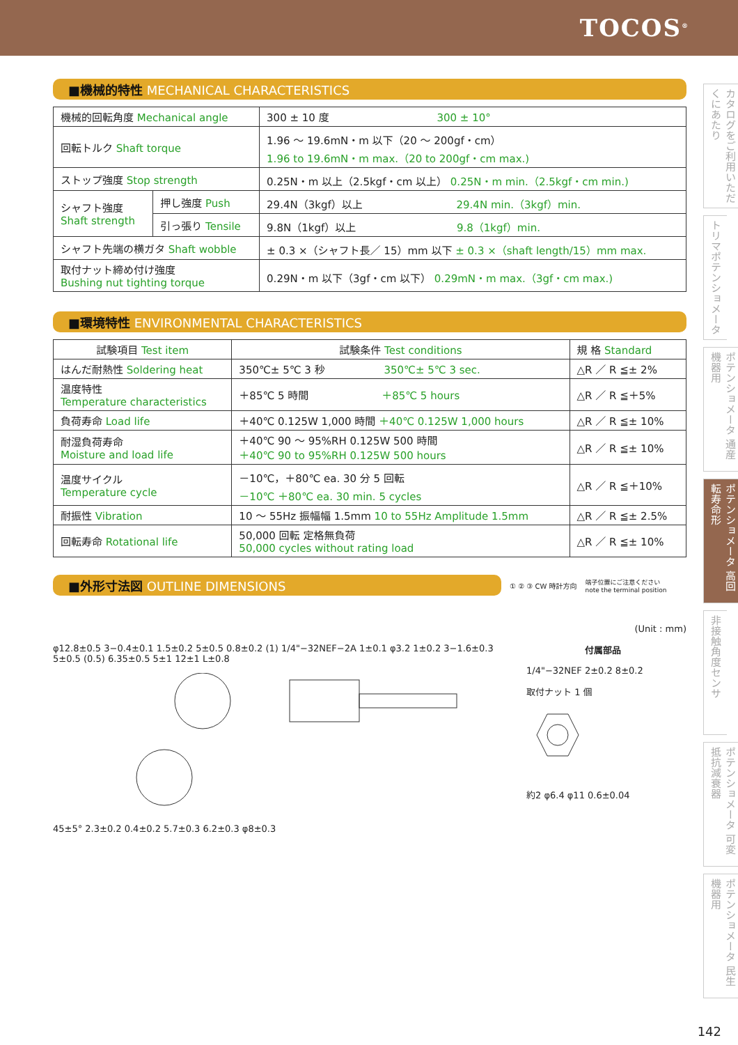TOCOS<sup>®</sup>
カタログをご利用いただくにあたり
トリマポテンショメータ
ポテンショメータ 通産機器用
ポテンショメータ 高回転寿命形
非接触角度センサ
ポテンショメータ 可変抵抗減衰器
ポテンショメータ 民生機器用
■機械的特性 MECHANICAL CHARACTERISTICS
| 機械的回転角度 Mechanical angle | | 300 ± 10 度 300 ± 10° |
| 回転トルク Shaft torque | | 1.96 ～ 19.6mN・m 以下（20 ～ 200gf・cm） 1.96 to 19.6mN・m max.（20 to 200gf・cm max.) |
| ストップ強度 Stop strength | | 0.25N・m 以上（2.5kgf・cm 以上） 0.25N・m min.（2.5kgf・cm min.) |
| シャフト強度 Shaft strength | 押し強度 Push | 29.4N（3kgf）以上 29.4N min.（3kgf）min. |
| | 引っ張り Tensile | 9.8N（1kgf）以上 9.8（1kgf）min. |
| シャフト先端の横ガタ Shaft wobble | | ± 0.3 ×（シャフト長／ 15）mm 以下 ± 0.3 ×（shaft length/15）mm max. |
| 取付ナット締め付け強度 Bushing nut tighting torque | | 0.29N・m 以下（3gf・cm 以下） 0.29mN・m max.（3gf・cm max.) |
■環境特性 ENVIRONMENTAL CHARACTERISTICS
| 試験項目 Test item | 試験条件 Test conditions | 規 格 Standard |
| はんだ耐熱性 Soldering heat | 350℃± 5℃ 3 秒 350℃± 5℃ 3 sec. | △R ／ R ≦± 2% |
| 温度特性 Temperature characteristics | ＋85℃ 5 時間 ＋85℃ 5 hours | △R ／ R ≦＋5% |
| 負荷寿命 Load life | ＋40℃ 0.125W 1,000 時間 ＋40℃ 0.125W 1,000 hours | △R ／ R ≦± 10% |
| 耐湿負荷寿命 Moisture and load life | ＋40℃ 90 ～ 95%RH 0.125W 500 時間 ＋40℃ 90 to 95%RH 0.125W 500 hours | △R ／ R ≦± 10% |
| 温度サイクル Temperature cycle | －10℃，＋80℃ ea. 30 分 5 回転 －10℃ ＋80℃ ea. 30 min. 5 cycles | △R ／ R ≦＋10% |
| 耐振性 Vibration | 10 ～ 55Hz 振幅幅 1.5mm 10 to 55Hz Amplitude 1.5mm | △R ／ R ≦± 2.5% |
| 回転寿命 Rotational life | 50,000 回転 定格無負荷 50,000 cycles without rating load | △R ／ R ≦± 10% |
■外形寸法図 OUTLINE DIMENSIONS
① ② ③ CW 時計方向
端子位置にご注意ください
note the terminal position
(Unit : mm)
φ12.8±0.5 3−0.4±0.1 1.5±0.2 5±0.5 0.8±0.2 (1) 1/4"−32NEF−2A 1±0.1 φ3.2 1±0.2 3−1.6±0.3 5±0.5 (0.5) 6.35±0.5 5±1 12±1 L±0.8
45±5° 2.3±0.2 0.4±0.2 5.7±0.3 6.2±0.3 φ8±0.3
付属部品
1/4"−32NEF 2±0.2 8±0.2
取付ナット 1 個
約2 φ6.4 φ11 0.6±0.04
142